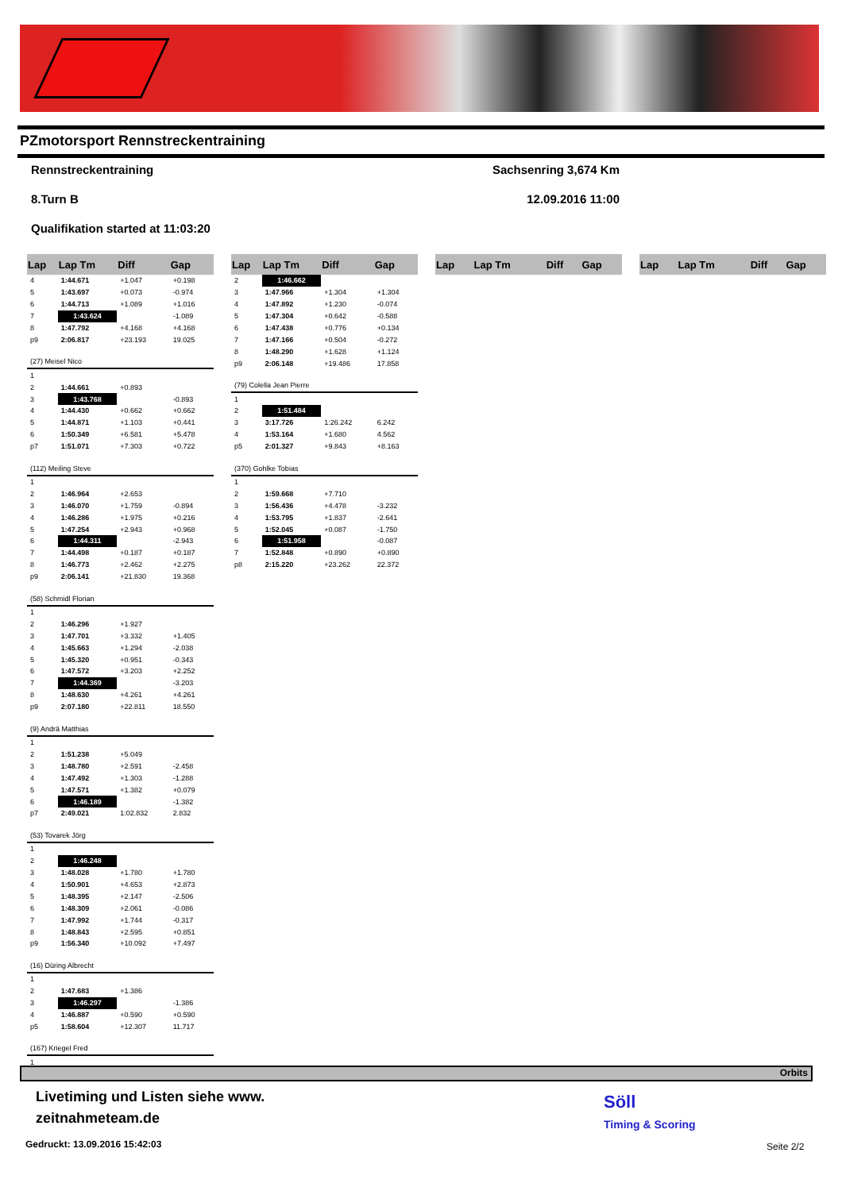PZmotorsport Rennstreckentraining
Rennstreckentraining Sachsenring 3,674 Km
8.Turn B 12.09.2016 11:00
Qualifikation started at 11:03:20
| Lap | Lap Tm | Diff | Gap |
| --- | --- | --- | --- |
| 4 | 1:44.671 | +1.047 | +0.198 |
| 5 | 1:43.697 | +0.073 | -0.974 |
| 6 | 1:44.713 | +1.089 | +1.016 |
| 7 | 1:43.624 | | -1.089 |
| 8 | 1:47.792 | +4.168 | +4.168 |
| p9 | 2:06.817 | +23.193 | 19.025 |
| (27) Meisel Nico | | | |
| 1 | | | |
| 2 | 1:44.661 | +0.893 | |
| 3 | 1:43.768 | | -0.893 |
| 4 | 1:44.430 | +0.662 | +0.662 |
| 5 | 1:44.871 | +1.103 | +0.441 |
| 6 | 1:50.349 | +6.581 | +5.478 |
| p7 | 1:51.071 | +7.303 | +0.722 |
| (112) Meiling Steve | | | |
| 1 | | | |
| 2 | 1:46.964 | +2.653 | |
| 3 | 1:46.070 | +1.759 | -0.894 |
| 4 | 1:46.286 | +1.975 | +0.216 |
| 5 | 1:47.254 | +2.943 | +0.968 |
| 6 | 1:44.311 | | -2.943 |
| 7 | 1:44.498 | +0.187 | +0.187 |
| 8 | 1:46.773 | +2.462 | +2.275 |
| p9 | 2:06.141 | +21.830 | 19.368 |
| (58) Schmidl Florian | | | |
| 1 | | | |
| 2 | 1:46.296 | +1.927 | |
| 3 | 1:47.701 | +3.332 | +1.405 |
| 4 | 1:45.663 | +1.294 | -2.038 |
| 5 | 1:45.320 | +0.951 | -0.343 |
| 6 | 1:47.572 | +3.203 | +2.252 |
| 7 | 1:44.369 | | -3.203 |
| 8 | 1:48.630 | +4.261 | +4.261 |
| p9 | 2:07.180 | +22.811 | 18.550 |
| (9) Andrä Matthias | | | |
| 1 | | | |
| 2 | 1:51.238 | +5.049 | |
| 3 | 1:48.780 | +2.591 | -2.458 |
| 4 | 1:47.492 | +1.303 | -1.288 |
| 5 | 1:47.571 | +1.382 | +0.079 |
| 6 | 1:46.189 | | -1.382 |
| p7 | 2:49.021 | 1:02.832 | 2.832 |
| (53) Tovarek Jörg | | | |
| 1 | | | |
| 2 | 1:46.248 | | |
| 3 | 1:48.028 | +1.780 | +1.780 |
| 4 | 1:50.901 | +4.653 | +2.873 |
| 5 | 1:48.395 | +2.147 | -2.506 |
| 6 | 1:48.309 | +2.061 | -0.086 |
| 7 | 1:47.992 | +1.744 | -0.317 |
| 8 | 1:48.843 | +2.595 | +0.851 |
| p9 | 1:56.340 | +10.092 | +7.497 |
| (16) Düring Albrecht | | | |
| 1 | | | |
| 2 | 1:47.683 | +1.386 | |
| 3 | 1:46.297 | | -1.386 |
| 4 | 1:46.887 | +0.590 | +0.590 |
| p5 | 1:58.604 | +12.307 | 11.717 |
| (167) Kriegel Fred | | | |
| 1 | | | |
| Lap | Lap Tm | Diff | Gap |
| --- | --- | --- | --- |
| 2 | 1:46.662 | | |
| 3 | 1:47.966 | +1.304 | +1.304 |
| 4 | 1:47.892 | +1.230 | -0.074 |
| 5 | 1:47.304 | +0.642 | -0.588 |
| 6 | 1:47.438 | +0.776 | +0.134 |
| 7 | 1:47.166 | +0.504 | -0.272 |
| 8 | 1:48.290 | +1.628 | +1.124 |
| p9 | 2:06.148 | +19.486 | 17.858 |
| (79) Colella Jean Pierre | | | |
| 1 | | | |
| 2 | 1:51.484 | | |
| 3 | 3:17.726 | 1:26.242 | 6.242 |
| 4 | 1:53.164 | +1.680 | 4.562 |
| p5 | 2:01.327 | +9.843 | +8.163 |
| (370) Gohlke Tobias | | | |
| 1 | | | |
| 2 | 1:59.668 | +7.710 | |
| 3 | 1:56.436 | +4.478 | -3.232 |
| 4 | 1:53.795 | +1.837 | -2.641 |
| 5 | 1:52.045 | +0.087 | -1.750 |
| 6 | 1:51.958 | | -0.087 |
| 7 | 1:52.848 | +0.890 | +0.890 |
| p8 | 2:15.220 | +23.262 | 22.372 |
| Lap | Lap Tm | Diff | Gap |
| --- | --- | --- | --- |
| Lap | Lap Tm | Diff | Gap |
| --- | --- | --- | --- |
Orbits
Livetiming und Listen siehe www.
zeitnahmeteam.de
Gedruckt: 13.09.2016 15:42:03
Söll
Timing & Scoring
Seite 2/2